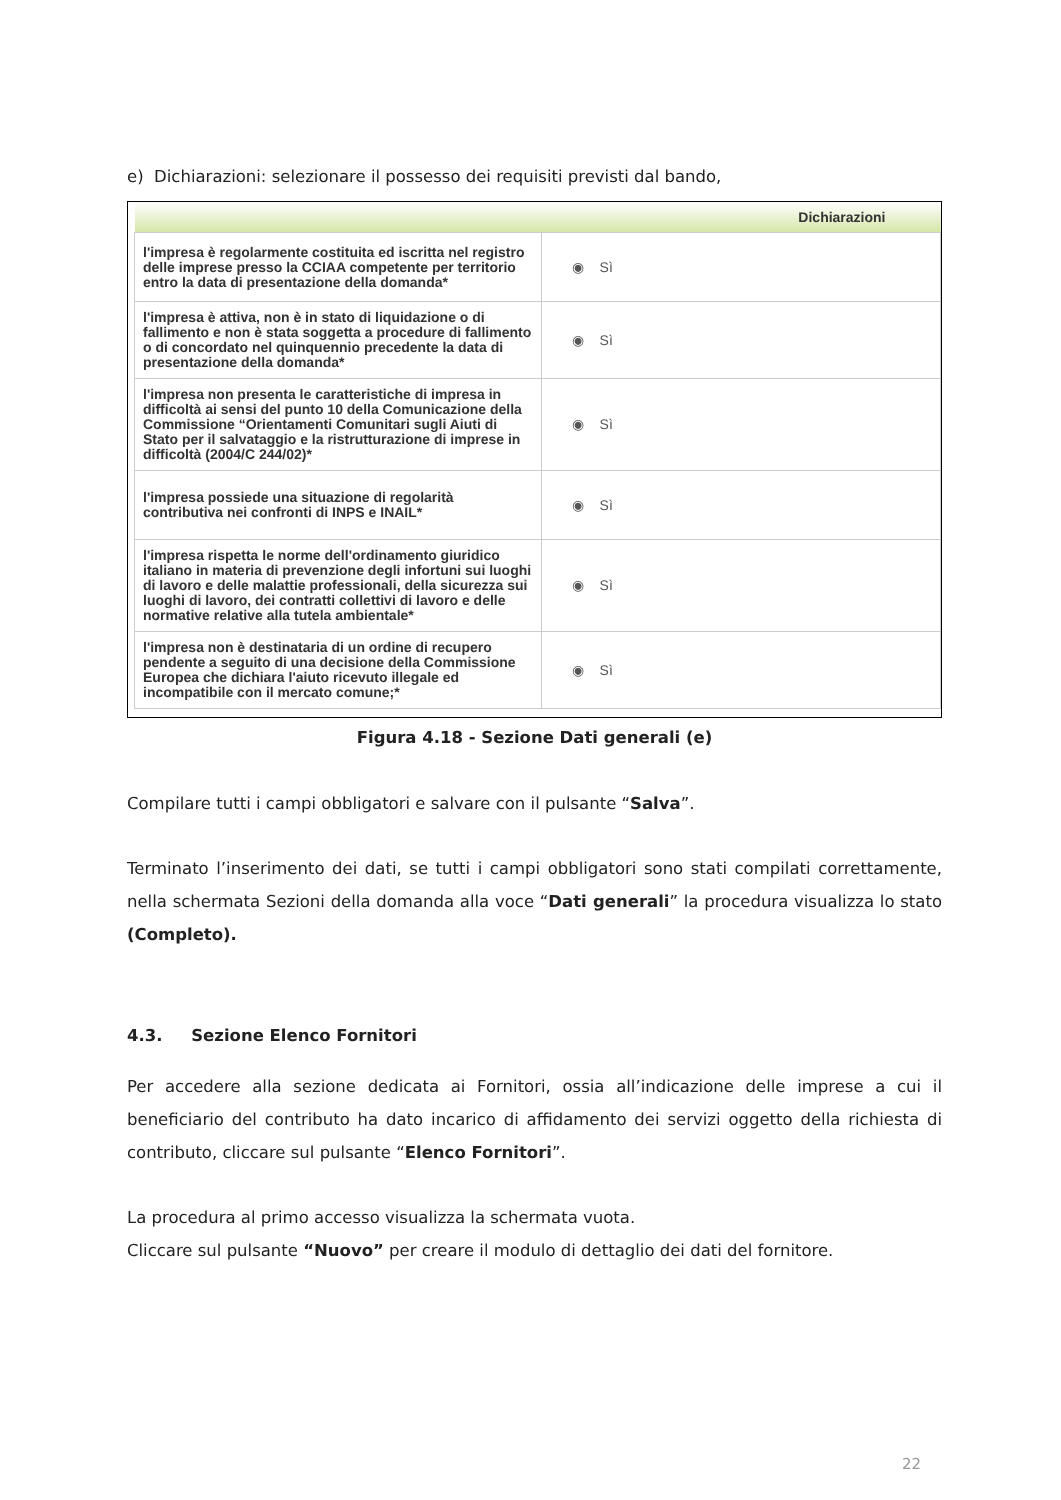e) Dichiarazioni: selezionare il possesso dei requisiti previsti dal bando,
| Dichiarazioni | |
| --- | --- |
| l'impresa è regolarmente costituita ed iscritta nel registro delle imprese presso la CCIAA competente per territorio entro la data di presentazione della domanda* | ◉ Sì |
| l'impresa è attiva, non è in stato di liquidazione o di fallimento e non è stata soggetta a procedure di fallimento o di concordato nel quinquennio precedente la data di presentazione della domanda* | ◉ Sì |
| l'impresa non presenta le caratteristiche di impresa in difficoltà ai sensi del punto 10 della Comunicazione della Commissione “Orientamenti Comunitari sugli Aiuti di Stato per il salvataggio e la ristrutturazione di imprese in difficoltà (2004/C 244/02)* | ◉ Sì |
| l'impresa possiede una situazione di regolarità contributiva nei confronti di INPS e INAIL* | ◉ Sì |
| l'impresa rispetta le norme dell'ordinamento giuridico italiano in materia di prevenzione degli infortuni sui luoghi di lavoro e delle malattie professionali, della sicurezza sui luoghi di lavoro, dei contratti collettivi di lavoro e delle normative relative alla tutela ambientale* | ◉ Sì |
| l'impresa non è destinataria di un ordine di recupero pendente a seguito di una decisione della Commissione Europea che dichiara l'aiuto ricevuto illegale ed incompatibile con il mercato comune;* | ◉ Sì |
Figura 4.18 - Sezione Dati generali (e)
Compilare tutti i campi obbligatori e salvare con il pulsante “Salva”.
Terminato l’inserimento dei dati, se tutti i campi obbligatori sono stati compilati correttamente, nella schermata Sezioni della domanda alla voce “Dati generali” la procedura visualizza lo stato (Completo).
4.3. Sezione Elenco Fornitori
Per accedere alla sezione dedicata ai Fornitori, ossia all’indicazione delle imprese a cui il beneficiario del contributo ha dato incarico di affidamento dei servizi oggetto della richiesta di contributo, cliccare sul pulsante “Elenco Fornitori”.
La procedura al primo accesso visualizza la schermata vuota.
Cliccare sul pulsante “Nuovo” per creare il modulo di dettaglio dei dati del fornitore.
22